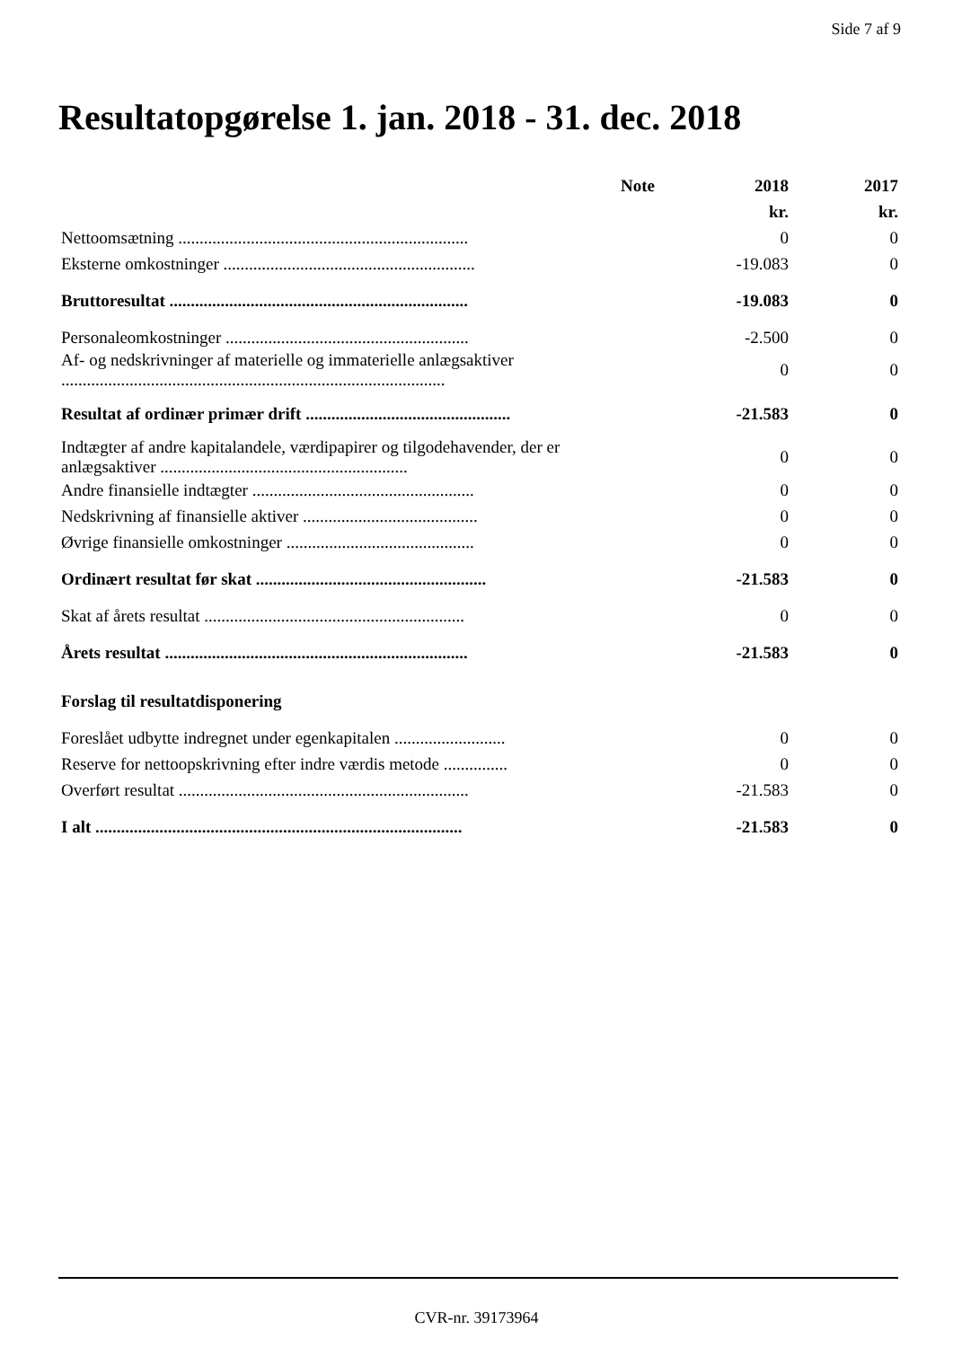Side 7 af 9
Resultatopgørelse 1. jan. 2018 - 31. dec. 2018
| | Note | 2018 | 2017 |
| --- | --- | --- | --- |
| | | kr. | kr. |
| Nettoomsætning .................................................................... | | 0 | 0 |
| Eksterne omkostninger ........................................................... | | -19.083 | 0 |
| Bruttoresultat ...................................................................... | | -19.083 | 0 |
| Personaleomkostninger ......................................................... | | -2.500 | 0 |
| Af- og nedskrivninger af materielle og immaterielle anlægsaktiver .......................................................................................... | | 0 | 0 |
| Resultat af ordinær primær drift ................................................ | | -21.583 | 0 |
| Indtægter af andre kapitalandele, værdipapirer og tilgodehavender, der er anlægsaktiver .......................................................... | | 0 | 0 |
| Andre finansielle indtægter .................................................... | | 0 | 0 |
| Nedskrivning af finansielle aktiver ......................................... | | 0 | 0 |
| Øvrige finansielle omkostninger ............................................ | | 0 | 0 |
| Ordinært resultat før skat ...................................................... | | -21.583 | 0 |
| Skat af årets resultat ............................................................. | | 0 | 0 |
| Årets resultat ....................................................................... | | -21.583 | 0 |
| Forslag til resultatdisponering | | | |
| Foreslået udbytte indregnet under egenkapitalen .......................... | | 0 | 0 |
| Reserve for nettoopskrivning efter indre værdis metode ............... | | 0 | 0 |
| Overført resultat .................................................................... | | -21.583 | 0 |
| I alt ...................................................................................... | | -21.583 | 0 |
CVR-nr. 39173964